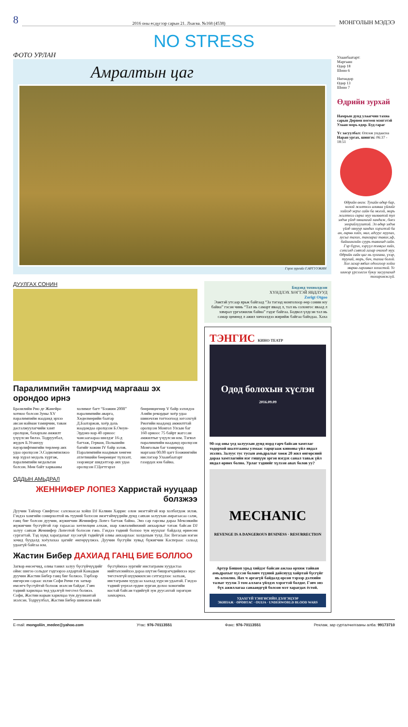8 2016 оны есдүгээр сарын 21. Лхагва. №168 (4538) МОНГОЛЫН МЭДЭЭ
NO STRESS
ФОТО УРЛАН
Амралтын цаг
Гэрэл зургийг Г.АРГУУЖИН
ДУУЛГАХ СОНИН
Паралимпийн тамирчид маргааш эх орондоо ирнэ
Бразилийн Рио де Жанейро хотноо болсон Зуны XV паралимпийн наадамд эрхээ авсан найман тамирчин, таван дасгалжуулагчийн хамт оролцож, бахархам амжилт үзүүлсэн билээ. Тодруулбал, жүдоч Б.Уганхүү пауэрлифтингийн төрлөөр анх удаа оролцсон Э.Содномпилжээ нар хүрэл медаль хүртэж, паралимпийн медальтан болсон. Мөн байт харвааны холимог багт “Бээжин 2008” паралимпийн аварга, Хөдөлмөрийн баатар Д.Баатаржав, хоёр дахь наадамдаа оролцсон Б.Оюун-Эрдэнэ нар 40 орноос чансаагаараа шилдэг 16-д багтаж, Герман, Польшийн багийг хожин IV байр эзлэв. Паралимпийн наадмын хөнгөн атлетикийн бөөрөнцөг түлхэлт, зээрэнцэг шидэлтээр анх удаа оролцсон Г.Цогтгэрэл бөөрөнцөгөөр V байр эзлэхдээ Азийн рекордыг хоёр удаа шинэчлэн тогтоогоод зогсохгүй Риогийн наадамд амжилттай оролцсон Монгол Улсын баг 160 орноос 75 байрт жагссан амжилтыг үзүүлсэн юм. Тэгвэл паралимпийн наадамд оролцсон Монголын баг тамирчид маргааш 00.00 цагт Бээжингийн нислэгээр Улаанбаатарт газардах юм байна.
ОДДЫН АМЬДРАЛ
ЖЕННИФЕР ЛОПЕЗ Харристай нууцаар болзжээ
Дуучин Тайлор Свифтээс салснаасаа хойш DJ Калвин Харрис олон эмэгтэйтэй нэр холбогдож эхлэв. Гэхдээ хамгийн сонирхолтой нь түүний болзсон эмэгтэйчүүдийн дунд саяхан залуухан амрагаасаа салж, ганц бие болсон дуучин, жүжигчин Женнифер Лопез багтаж байна. Энэ сар гарсны дараа Мексикийн жүжигчин бүсгүйтэй гар гараасаа хөтлөлцөн алхаж, шар хэвлэлийнхний анхаарлыг татаж байсан DJ залуу саяхан Женнифер Лопезтой болзсон гэнэ. Гэхдээ тэдний болзоо тун нууцлаг байдалд өрнөсөн сургагтай. Тэд хүнд харагдахыг хүсээгүй тэдийгүй олны анхаарлаас холдохын тулд Лас Вегасын нэгэн зочид буудалд хоёулахаа цагийг өнгөрүүлжээ. Дуучин бүсгүйн хувьд бүжигчин Каспераас салаад удаагүй байгаа юм.
Жастин Бибер ДАХИАД ГАНЦ БИЕ БОЛЛОО
Загвар өмсөгчид, олны танил залуу бүсгүйчүүдийг оймс шигээ сольдог гэдгээрээ алдартай Канадын дуучин Жастин Бибер ганц бие болжээ. Тэрбээр өнгөрсөн сараас эхлэн Софи Ричи гэх загвар өмсөгч бүсгүйтэй болзож эхэлсэн байдаг. Гэвч тэдний харилцаа төд удалгүй төгсгөл болжээ. Софи, Жастин нарын харилцаа тун дуулиантай эхэлсэн. Тодруулбал, Жастин Бибер шинэхэн найз бүсгүйнхээ зургийг инстаграмм хуудастаа нийтэлснийхээ дараа шүтэн бишрэгчдийнхээ эцэс төгсгөлгүй шүүмжилсэн сэтгэгдлээс залхаж, инстаграмм хуудсаа хаахад хүрсэн удаатай. Гэхдээ тэдний үерхэл ердөө зурган долоо хоногийн настай байсан тэдийгүй зун дуусахтай зэрэгцэн замхарчээ.
Бидэнд тохиолдсон
ХҮНДЛЭХ ХӨГТЭЙ ЯВДЛУУД
Zorigt Otgoo
Ээжтэй утсаар ярьж байгаад “За тэгээд монголоор өөр сонин юу байна” гэсэн чинь “Тал нь самарт яваад л, тал нь солонгос яваад л хямрал үргэлжилж байна” гэдэг байгаа. Бодвол үлдсэн тал нь самар цөмөөд л ажил хичээлдээ жирийж байгаа байхдаа. Хаха
ТЭНГИС КИНО ТЕАТР
Одод болохын хүслэн
2016.09.09
90-ээд оны үед залуусын дунд нэрд гарч байсан хамтлаг тодорхой шалтгааны улмаас тарцгааж киноны үйл явдал эхэлнэ. Залуус тус тусын амьдралыг хөөж 20 жил өнгөрсний дараа хамтлагийн нэг гишүүн эргэн нэгдэх санал тавьж үйл явдал өрнөх болно. Урлаг тэднийг хүлээн авах болов уу?
MECHANIC
REVENGE IS A DANGEROUS BUSINESS · RESURRECTION
Артур Бишоп урьд хийдэг байсан ажлаа орхиж тайван амьдрахыг хүссэн боловч түүний дайснууд хайртай бүсгүйг нь олзолно. Яах ч аргагүй байдалд орсон тэрээр дэлхийн талыг туулж 3 том аллага үйлдэх хэрэгтэй болдог. Гэвч энэ бүх ажиллагаа санаандгүй болсон мэт харагдах ёстой.
УДАХГҮЙ ТЭНГИСИЙН ДЭЛГЭЦЭЭР
ЭКИПАЖ · ӨРӨВТАС · OUIJA · UNDERWORLD BLOOD WARS
Улаанбаатарт:
Маргааш
Өдөр 18
Шөнө 6
Нөгөөдөр
Өдөр 13
Шөнө 7
Өдрийн зурхай
Намрын дунд улаагчин тахиа сарын Дөрвөн ногоон мэнгэтэй Улаан морь өдөр. Буд гараг
Үс засуулбал: Өлсөж ундаасна
Наран ургах, шингэх: 06:37 - 18:51
Өдрийн өнгө: Тухайн өдөр бар, нохой жилтнээ аливаа үйлийг хийхэд эерэг сайн ба могой, морь жилтнээ сөрөг муу нөлөөтэй тул элдэв үйлд хянамгай хандаж, биеэ энхрийлүүштэй. Эл өдөр элдэв үйлд хянуур хандах хэрэгтэй ба ан, гөрөө хийх, мал, адгуус муулах, лусыг тахих, тангараг тавих,эф, байшингийн суурь тавихад сайн. Гэр бүрэх, хэрүүл тэмцэл хийх, сэтгэлд сэвтэй газар очиход муу. Өдрийн сайн цаг нь хулгана, үхэр, туулай, морь, бич, тахиа болой. Хол газар явбал одоогоор хойш мөрөө гаргавал зохистой. Үс шинэр үргээлгэх буюу засуулахад тохиромжгүй.
E-mail: mongoliin_medee@yahoo.com Утас: 976-70113551 Факс: 976-70113551 Реклам, зар сурталчилгааны алба: 99173710